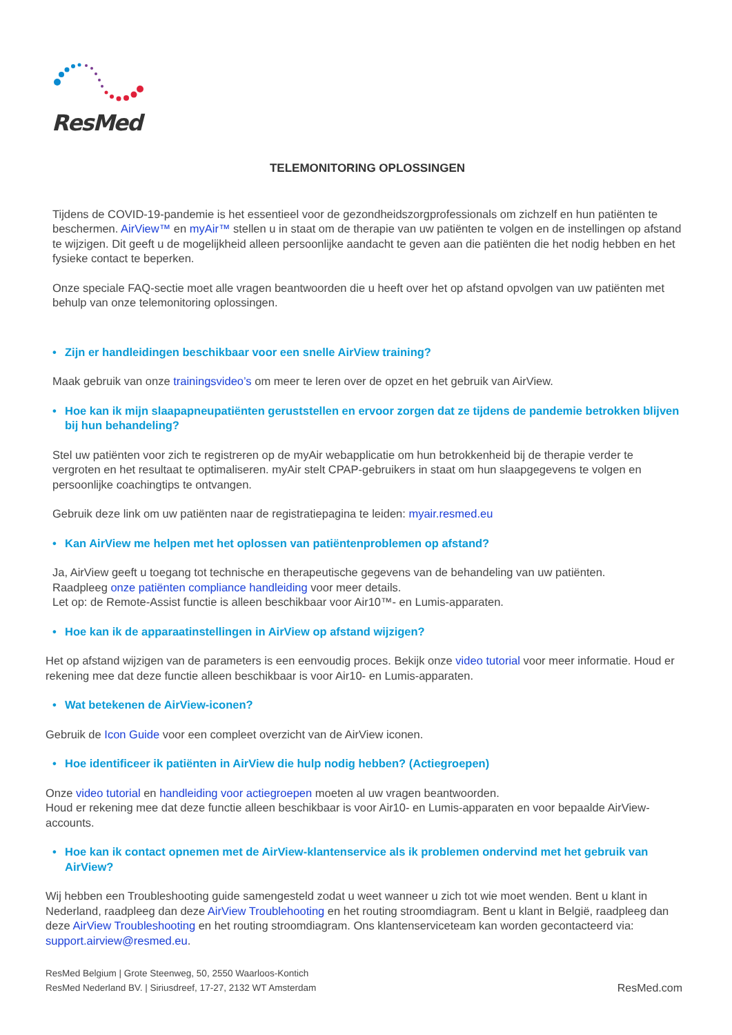ResMed
TELEMONITORING OPLOSSINGEN
Tijdens de COVID-19-pandemie is het essentieel voor de gezondheidszorgprofessionals om zichzelf en hun patiënten te beschermen. AirView™ en myAir™ stellen u in staat om de therapie van uw patiënten te volgen en de instellingen op afstand te wijzigen. Dit geeft u de mogelijkheid alleen persoonlijke aandacht te geven aan die patiënten die het nodig hebben en het fysieke contact te beperken.
Onze speciale FAQ-sectie moet alle vragen beantwoorden die u heeft over het op afstand opvolgen van uw patiënten met behulp van onze telemonitoring oplossingen.
• Zijn er handleidingen beschikbaar voor een snelle AirView training?
Maak gebruik van onze trainingsvideo’s om meer te leren over de opzet en het gebruik van AirView.
• Hoe kan ik mijn slaapapneupatiënten geruststellen en ervoor zorgen dat ze tijdens de pandemie betrokken blijven bij hun behandeling?
Stel uw patiënten voor zich te registreren op de myAir webapplicatie om hun betrokkenheid bij de therapie verder te vergroten en het resultaat te optimaliseren. myAir stelt CPAP-gebruikers in staat om hun slaapgegevens te volgen en persoonlijke coachingtips te ontvangen.
Gebruik deze link om uw patiënten naar de registratiepagina te leiden: myair.resmed.eu
• Kan AirView me helpen met het oplossen van patiëntenproblemen op afstand?
Ja, AirView geeft u toegang tot technische en therapeutische gegevens van de behandeling van uw patiënten.
Raadpleeg onze patiënten compliance handleiding voor meer details.
Let op: de Remote-Assist functie is alleen beschikbaar voor Air10™- en Lumis-apparaten.
• Hoe kan ik de apparaatinstellingen in AirView op afstand wijzigen?
Het op afstand wijzigen van de parameters is een eenvoudig proces. Bekijk onze video tutorial voor meer informatie. Houd er rekening mee dat deze functie alleen beschikbaar is voor Air10- en Lumis-apparaten.
• Wat betekenen de AirView-iconen?
Gebruik de Icon Guide voor een compleet overzicht van de AirView iconen.
• Hoe identificeer ik patiënten in AirView die hulp nodig hebben? (Actiegroepen)
Onze video tutorial en handleiding voor actiegroepen moeten al uw vragen beantwoorden.
Houd er rekening mee dat deze functie alleen beschikbaar is voor Air10- en Lumis-apparaten en voor bepaalde AirView-accounts.
• Hoe kan ik contact opnemen met de AirView-klantenservice als ik problemen ondervind met het gebruik van AirView?
Wij hebben een Troubleshooting guide samengesteld zodat u weet wanneer u zich tot wie moet wenden. Bent u klant in Nederland, raadpleeg dan deze AirView Troublehooting en het routing stroomdiagram. Bent u klant in België, raadpleeg dan deze AirView Troubleshooting en het routing stroomdiagram. Ons klantenserviceteam kan worden gecontacteerd via: support.airview@resmed.eu.
ResMed Belgium | Grote Steenweg, 50, 2550 Waarloos-Kontich
ResMed Nederland BV. | Siriusdreef, 17-27, 2132 WT Amsterdam
ResMed.com